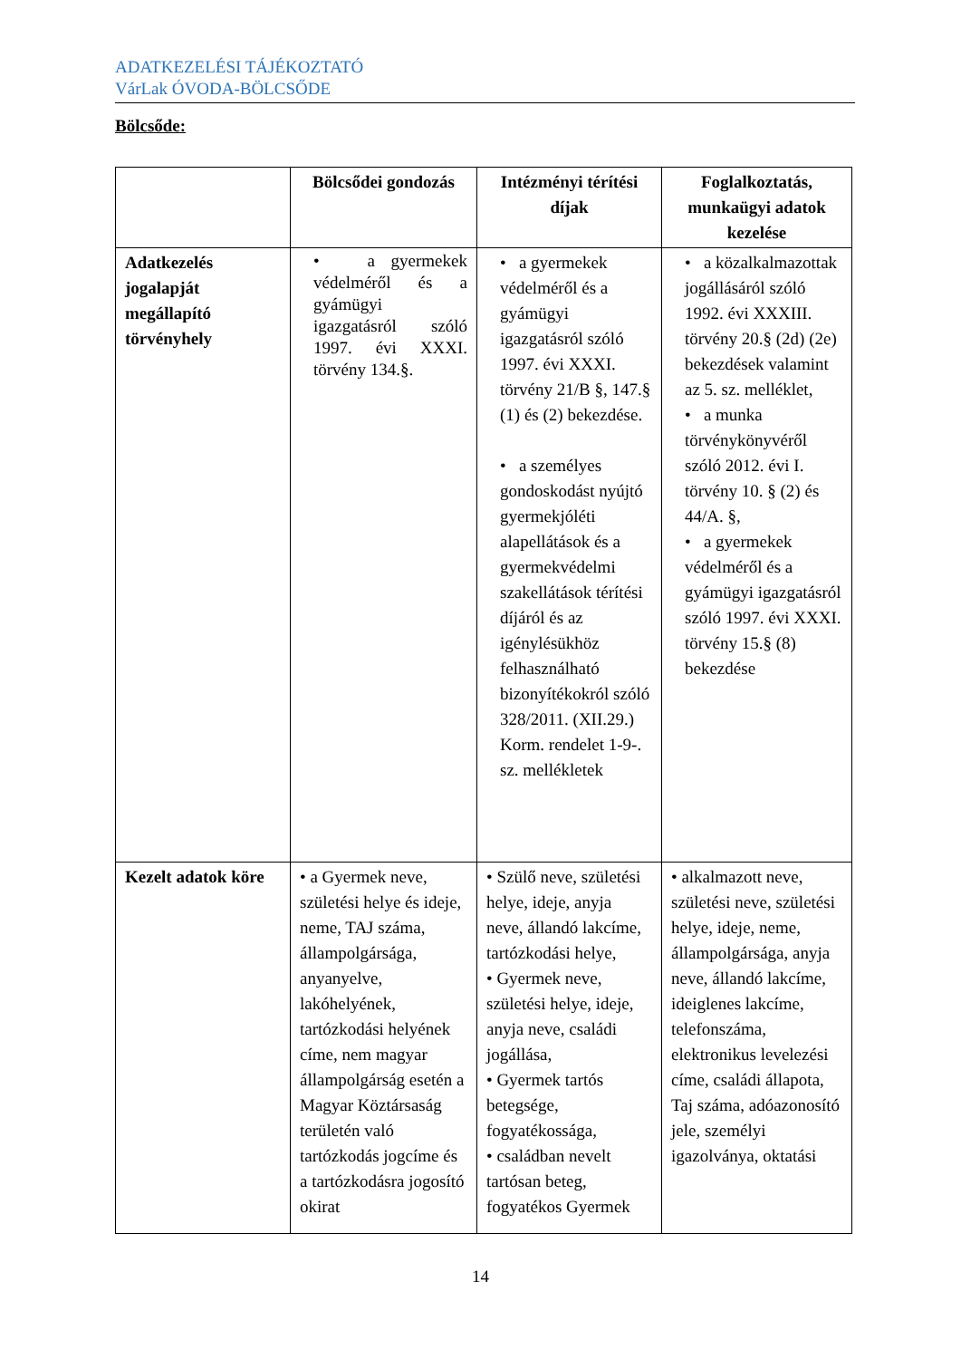ADATKEZELÉSI TÁJÉKOZTATÓ
VárLak ÓVODA-BÖLCSŐDE
Bölcsőde:
| | Bölcsődei gondozás | Intézményi térítési díjak | Foglalkoztatás, munkaügyi adatok kezelése |
| --- | --- | --- | --- |
| Adatkezelés jogalapját megállapító törvényhely | • a gyermekek védelméről és a gyámügyi igazgatásról szóló 1997. évi XXXI. törvény 134.§. | • a gyermekek védelméről és a gyámügyi igazgatásról szóló 1997. évi XXXI. törvény 21/B §, 147.§ (1) és (2) bekezdése. • a személyes gondoskodást nyújtó gyermekjóléti alapellátások és a gyermekvédelmi szakellátások térítési díjáról és az igénylésükhöz felhasználható bizonyítékokról szóló 328/2011. (XII.29.) Korm. rendelet 1-9-. sz. mellékletek | • a közalkalmazottak jogállásáról szóló 1992. évi XXXIII. törvény 20.§ (2d) (2e) bekezdések valamint az 5. sz. melléklet, • a munka törvénykönyvéről szóló 2012. évi I. törvény 10. § (2) és 44/A. §, • a gyermekek védelméről és a gyámügyi igazgatásról szóló 1997. évi XXXI. törvény 15.§ (8) bekezdése |
| Kezelt adatok köre | • a Gyermek neve, születési helye és ideje, neme, TAJ száma, állampolgársága, anyanyelve, lakóhelyének, tartózkodási helyének címe, nem magyar állampolgárság esetén a Magyar Köztársaság területén való tartózkodás jogcíme és a tartózkodásra jogosító okirat | • Szülő neve, születési helye, ideje, anyja neve, állandó lakcíme, tartózkodási helye, • Gyermek neve, születési helye, ideje, anyja neve, családi jogállása, • Gyermek tartós betegsége, fogyatékossága, • családban nevelt tartósan beteg, fogyatékos Gyermek | • alkalmazott neve, születési neve, születési helye, ideje, neme, állampolgársága, anyja neve, állandó lakcíme, ideiglenes lakcíme, telefonszáma, elektronikus levelezési címe, családi állapota, Taj száma, adóazonosító jele, személyi igazolványa, oktatási |
14